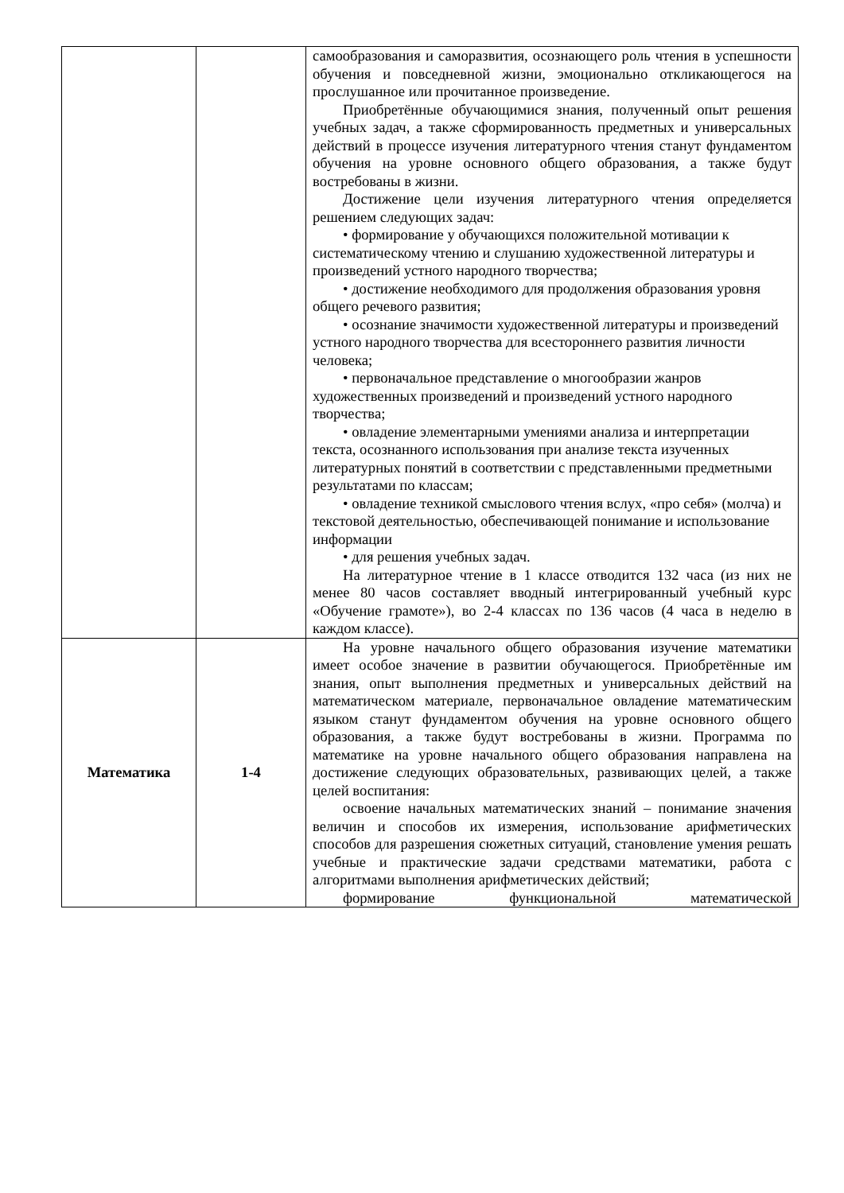| | | самообразования и саморазвития, осознающего роль чтения в успешности обучения и повседневной жизни, эмоционально откликающегося на прослушанное или прочитанное произведение. Приобретённые обучающимися знания, полученный опыт решения учебных задач, а также сформированность предметных и универсальных действий в процессе изучения литературного чтения станут фундаментом обучения на уровне основного общего образования, а также будут востребованы в жизни. Достижение цели изучения литературного чтения определяется решением следующих задач: • формирование у обучающихся положительной мотивации к систематическому чтению и слушанию художественной литературы и произведений устного народного творчества; • достижение необходимого для продолжения образования уровня общего речевого развития; • осознание значимости художественной литературы и произведений устного народного творчества для всестороннего развития личности человека; • первоначальное представление о многообразии жанров художественных произведений и произведений устного народного творчества; • овладение элементарными умениями анализа и интерпретации текста, осознанного использования при анализе текста изученных литературных понятий в соответствии с представленными предметными результатами по классам; • овладение техникой смыслового чтения вслух, «про себя» (молча) и текстовой деятельностью, обеспечивающей понимание и использование информации • для решения учебных задач. На литературное чтение в 1 классе отводится 132 часа (из них не менее 80 часов составляет вводный интегрированный учебный курс «Обучение грамоте»), во 2-4 классах по 136 часов (4 часа в неделю в каждом классе). |
| Математика | 1-4 | На уровне начального общего образования изучение математики имеет особое значение в развитии обучающегося. Приобретённые им знания, опыт выполнения предметных и универсальных действий на математическом материале, первоначальное овладение математическим языком станут фундаментом обучения на уровне основного общего образования, а также будут востребованы в жизни. Программа по математике на уровне начального общего образования направлена на достижение следующих образовательных, развивающих целей, а также целей воспитания: освоение начальных математических знаний – понимание значения величин и способов их измерения, использование арифметических способов для разрешения сюжетных ситуаций, становление умения решать учебные и практические задачи средствами математики, работа с алгоритмами выполнения арифметических действий; формирование функциональной математической |